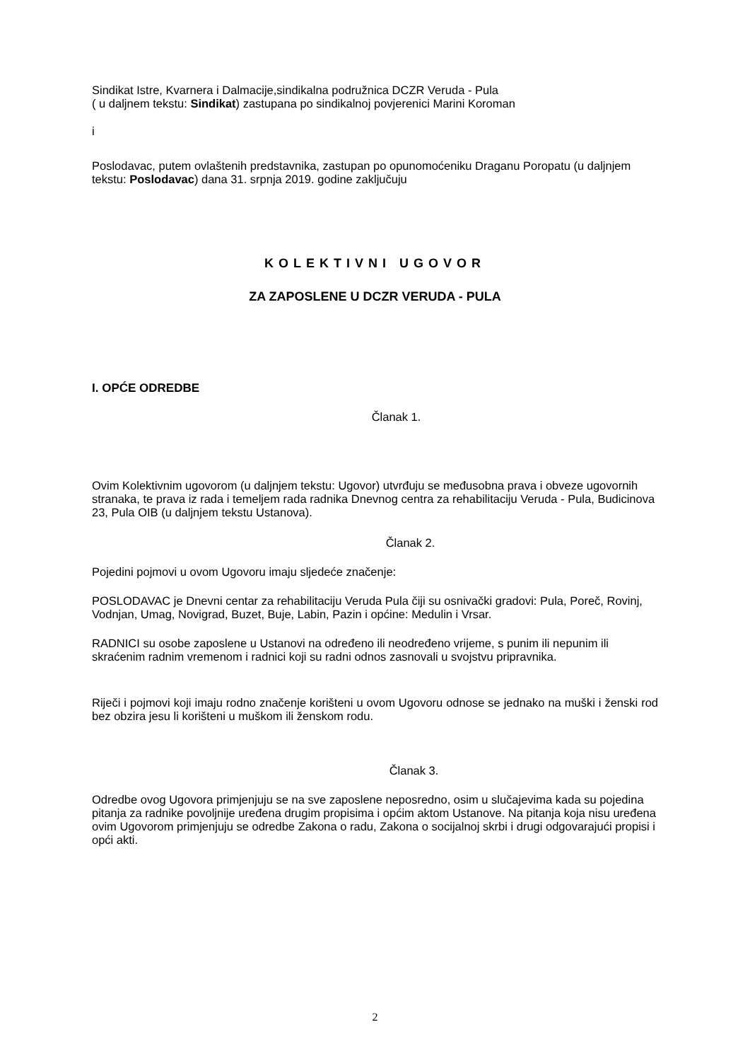Sindikat Istre, Kvarnera i Dalmacije,sindikalna podružnica DCZR Veruda - Pula
( u daljnem tekstu: Sindikat) zastupana po sindikalnoj povjerenici Marini Koroman
i
Poslodavac, putem ovlaštenih predstavnika, zastupan po opunomoćeniku Draganu Poropatu (u daljnjem tekstu: Poslodavac) dana 31. srpnja 2019. godine zaključuju
KOLEKTIVNI UGOVOR
ZA ZAPOSLENE U DCZR VERUDA - PULA
I. OPĆE ODREDBE
Članak 1.
Ovim Kolektivnim ugovorom (u daljnjem tekstu: Ugovor) utvrđuju se međusobna prava i obveze ugovornih stranaka, te prava iz rada i temeljem rada radnika Dnevnog centra za rehabilitaciju Veruda - Pula, Budicinova 23, Pula OIB (u daljnjem tekstu Ustanova).
Članak 2.
Pojedini pojmovi u ovom Ugovoru imaju sljedeće značenje:
POSLODAVAC je Dnevni centar za rehabilitaciju Veruda Pula čiji su osnivački gradovi: Pula, Poreč, Rovinj, Vodnjan, Umag, Novigrad, Buzet, Buje, Labin, Pazin i općine: Medulin i Vrsar.
RADNICI su osobe zaposlene u Ustanovi na određeno ili neodređeno vrijeme, s punim ili nepunim ili skraćenim radnim vremenom i radnici koji su radni odnos zasnovali u svojstvu pripravnika.
Riječi i pojmovi koji imaju rodno značenje korišteni u ovom Ugovoru odnose se jednako na muški i ženski rod bez obzira jesu li korišteni u muškom ili ženskom rodu.
Članak 3.
Odredbe ovog Ugovora primjenjuju se na sve zaposlene neposredno, osim u slučajevima kada su pojedina pitanja za radnike povoljnije uređena drugim propisima i općim aktom Ustanove. Na pitanja koja nisu uređena ovim Ugovorom primjenjuju se odredbe Zakona o radu, Zakona o socijalnoj skrbi i drugi odgovarajući propisi i opći akti.
2